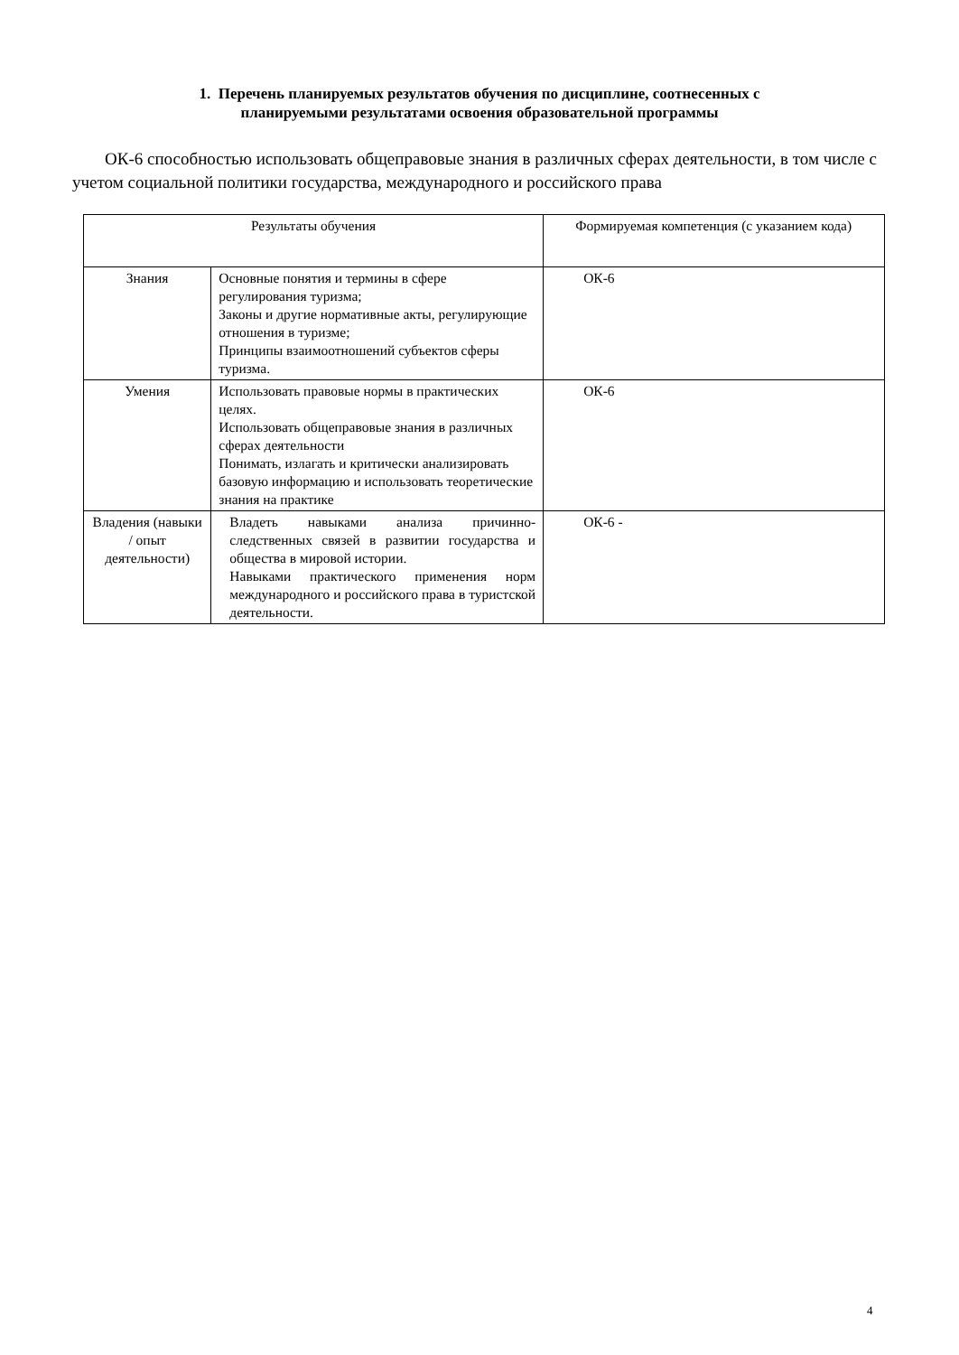1. Перечень планируемых результатов обучения по дисциплине, соотнесенных с
планируемыми результатами освоения образовательной программы
ОК-6 способностью использовать общеправовые знания в различных сферах деятельности, в том числе с учетом социальной политики государства, международного и российского права
| Результаты обучения | | Формируемая компетенция (с указанием кода) |
| --- | --- | --- |
| Знания | Основные понятия и термины в сфере регулирования туризма; Законы и другие нормативные акты, регулирующие отношения в туризме; Принципы взаимоотношений субъектов сферы туризма. | ОК-6 |
| Умения | Использовать правовые нормы в практических целях. Использовать общеправовые знания в различных сферах деятельности Понимать, излагать и критически анализировать базовую информацию и использовать теоретические знания на практике | ОК-6 |
| Владения (навыки / опыт деятельности) | Владеть навыками анализа причинно-следственных связей в развитии государства и общества в мировой истории. Навыками практического применения норм международного и российского права в туристской деятельности. | ОК-6 - |
4